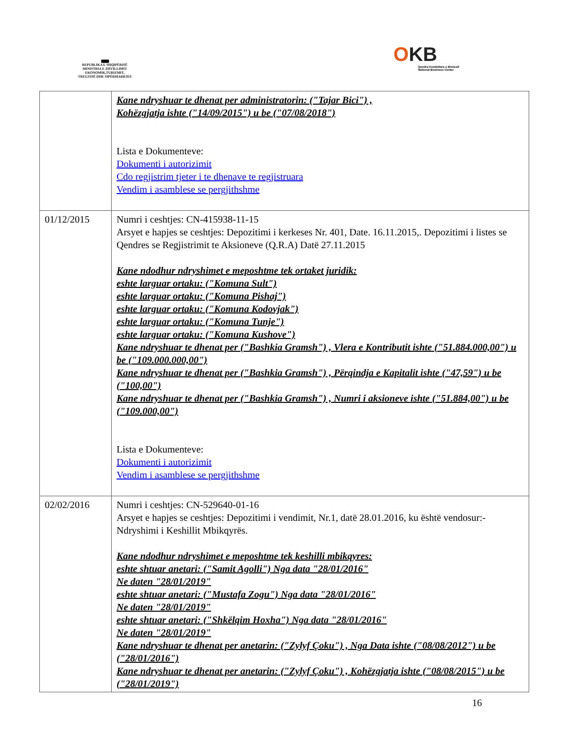▆▆▆
REPUBLIKA E SHQIPËRISË
MINISTRIA E ZHVILLIMIT
EKONOMIK,TURIZMIT,
TREGTISË DHE SIPËRMARRJES
OKB
Qendra Kombëtare e Biznesit
National Business Center
| | Kane ndryshuar te dhenat per administratorin: ("Tajar Bici") , Kohëzgjatja ishte ("14/09/2015") u be ("07/08/2018") Lista e Dokumenteve: Dokumenti i autorizimit Cdo regjistrim tjeter i te dhenave te regjistruara Vendim i asamblese se pergjithshme |
| 01/12/2015 | Numri i ceshtjes: CN-415938-11-15 Arsyet e hapjes se ceshtjes: Depozitimi i kerkeses Nr. 401, Date. 16.11.2015,. Depozitimi i listes se Qendres se Regjistrimit te Aksioneve (Q.R.A) Datë 27.11.2015 Kane ndodhur ndryshimet e meposhtme tek ortaket juridik: eshte larguar ortaku: ("Komuna Sult") eshte larguar ortaku: ("Komuna Pishaj") eshte larguar ortaku: ("Komuna Kodovjak") eshte larguar ortaku: ("Komuna Tunje") eshte larguar ortaku: ("Komuna Kushove") Kane ndryshuar te dhenat per ("Bashkia Gramsh") , Vlera e Kontributit ishte ("51.884.000,00") u be ("109.000.000,00") Kane ndryshuar te dhenat per ("Bashkia Gramsh") , Përqindja e Kapitalit ishte ("47,59") u be ("100,00") Kane ndryshuar te dhenat per ("Bashkia Gramsh") , Numri i aksioneve ishte ("51.884,00") u be ("109.000,00") Lista e Dokumenteve: Dokumenti i autorizimit Vendim i asamblese se pergjithshme |
| 02/02/2016 | Numri i ceshtjes: CN-529640-01-16 Arsyet e hapjes se ceshtjes: Depozitimi i vendimit, Nr.1, datë 28.01.2016, ku është vendosur:- Ndryshimi i Keshillit Mbikqyrës. Kane ndodhur ndryshimet e meposhtme tek keshilli mbikqyres: eshte shtuar anetari: ("Samit Agolli") Nga data "28/01/2016" Ne daten "28/01/2019" eshte shtuar anetari: ("Mustafa Zogu") Nga data "28/01/2016" Ne daten "28/01/2019" eshte shtuar anetari: ("Shkëlqim Hoxha") Nga data "28/01/2016" Ne daten "28/01/2019" Kane ndryshuar te dhenat per anetarin: ("Zylyf Çoku") , Nga Data ishte ("08/08/2012") u be ("28/01/2016") Kane ndryshuar te dhenat per anetarin: ("Zylyf Çoku") , Kohëzgjatja ishte ("08/08/2015") u be ("28/01/2019") |
16